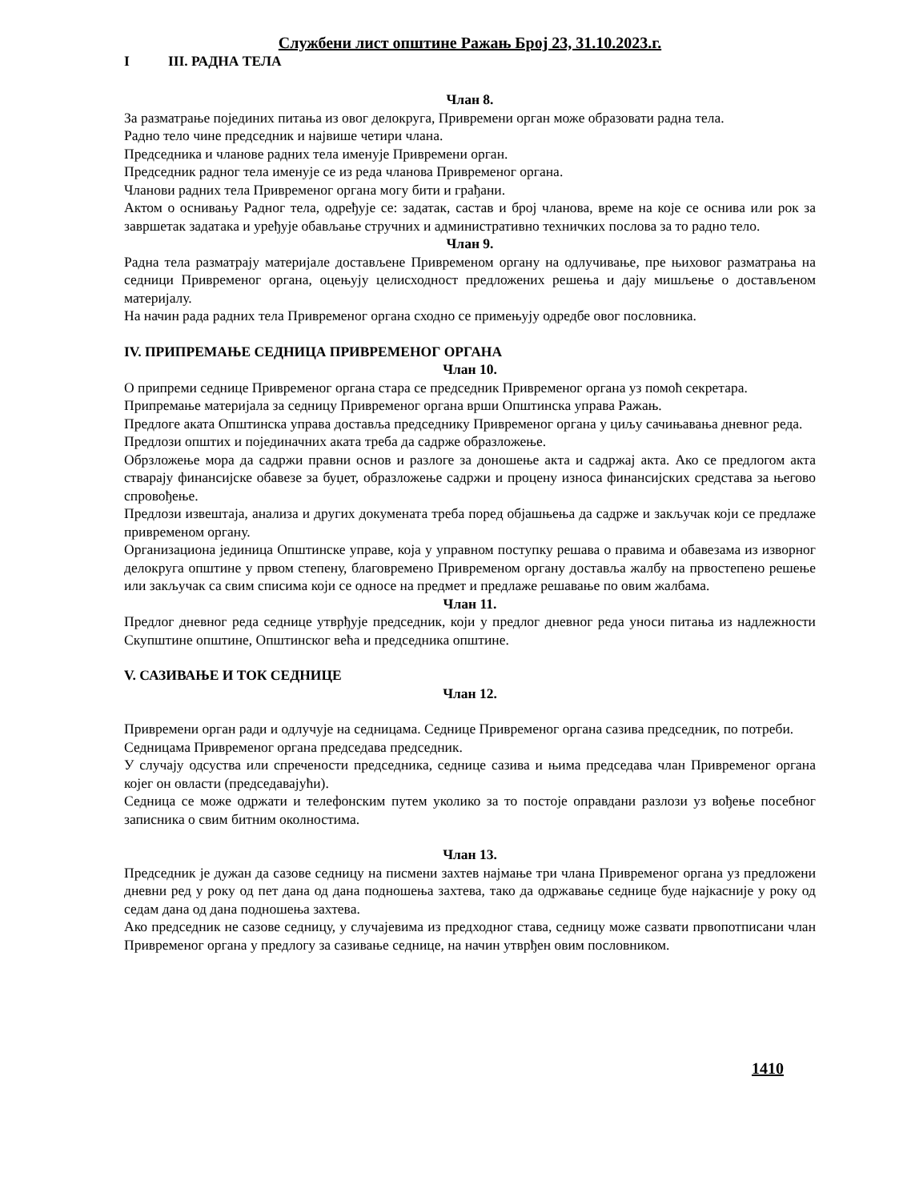Службени лист општине Ражањ Број 23, 31.10.2023.г.
I III. РАДНА ТЕЛА
Члан 8.
За разматрање појединих питања из овог делокруга, Привремени орган може образовати радна тела.
Радно тело чине председник и највише четири члана.
Председника и чланове радних тела именује Привремени орган.
Председник радног тела именује се из реда чланова Привременог органа.
Чланови радних тела Привременог органа могу бити и грађани.
Актом о оснивању Радног тела, одређује се: задатак, састав и број чланова, време на које се оснива или рок за завршетак задатака и уређује обављање стручних и административно техничких послова за то радно тело.
Члан 9.
Радна тела разматрају материјале достављене Привременом органу на одлучивање, пре њиховог разматрања на седници Привременог органа, оцењују целисходност предложених решења и дају мишљење о достављеном материјалу.
На начин рада радних тела Привременог органа сходно се примењују одредбе овог пословника.
IV. ПРИПРЕМАЊЕ СЕДНИЦА ПРИВРЕМЕНОГ ОРГАНА
Члан 10.
О припреми седнице Привременог органа стара се председник Привременог органа уз помоћ секретара.
Припремање материјала за седницу Привременог органа врши Општинска управа Ражањ.
Предлоге аката Општинска управа доставља председнику Привременог органа у циљу сачињавања дневног реда.
Предлози општих и појединачних аката треба да садрже образложење.
Обрзложење мора да садржи правни основ и разлоге за доношење акта и садржај акта. Ако се предлогом акта стварају финансијске обавезе за буџет, образложење садржи и процену износа финансијских средстава за његово спровођење.
Предлози извештаја, анализа и других докумената треба поред објашњења да садрже и закључак који се предлаже привременом органу.
Организациона јединица Општинске управе, која у управном поступку решава о правима и обавезама из изворног делокруга општине у првом степену, благовремено Привременом органу доставља жалбу на првостепено решење или закључак са свим списима који се односе на предмет и предлаже решавање по овим жалбама.
Члан 11.
Предлог дневног реда седнице утврђује председник, који у предлог дневног реда уноси питања из надлежности Скупштине општине, Општинског већа и председника општине.
V. САЗИВАЊЕ И ТОК СЕДНИЦЕ
Члан 12.
Привремени орган ради и одлучује на седницама. Седнице Привременог органа сазива председник, по потреби.
Седницама Привременог органа председава председник.
У случају одсуства или спречености председника, седнице сазива и њима председава члан Привременог органа којег он овласти (председавајући).
Седница се може одржати и телефонским путем уколико за то постоје оправдани разлози уз вођење посебног записника о свим битним околностима.
Члан 13.
Председник је дужан да сазове седницу на писмени захтев најмање три члана Привременог органа уз предложени дневни ред у року од пет дана од дана подношења захтева, тако да одржавање седнице буде најкасније у року од седам дана од дана подношења захтева.
Ако председник не сазове седницу, у случајевима из предходног става, седницу може сазвати првопотписани члан Привременог органа у предлогу за сазивање седнице, на начин утврђен овим пословником.
1410